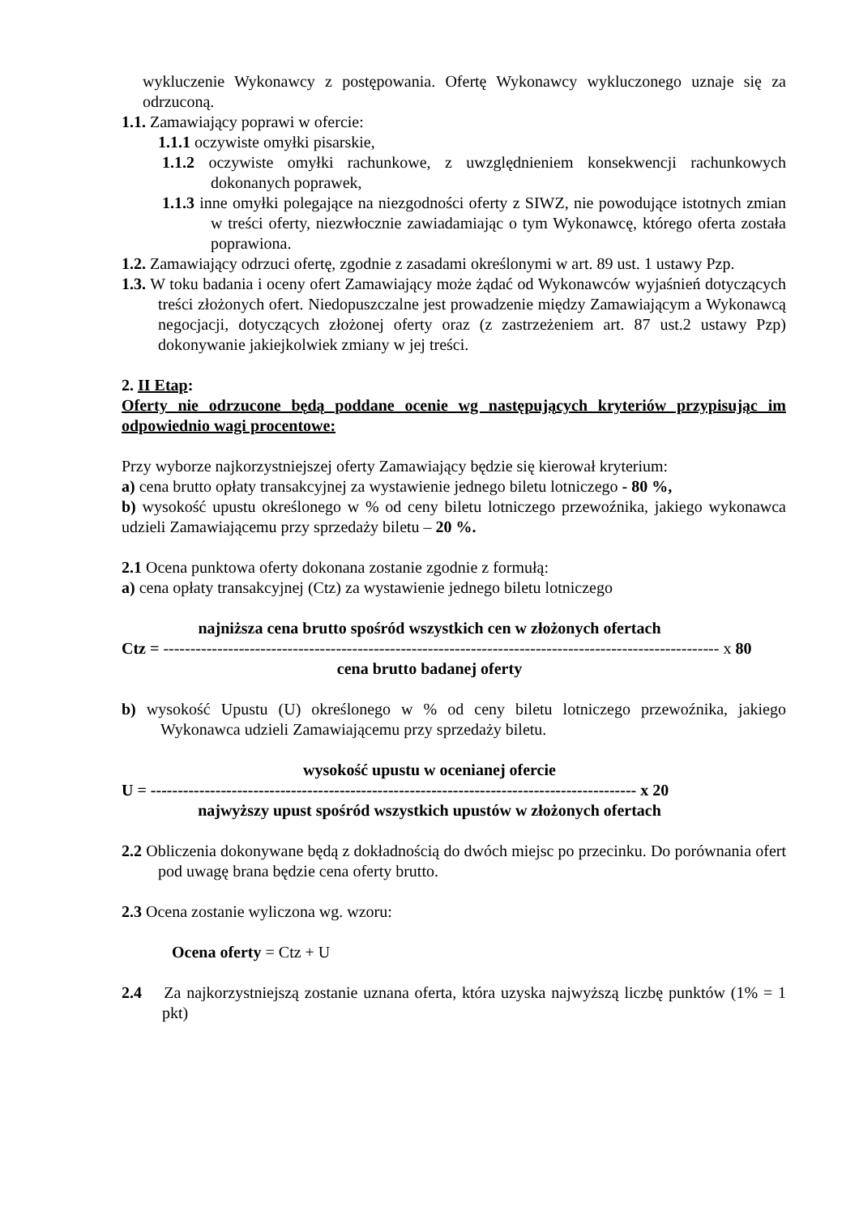wykluczenie Wykonawcy z postępowania. Ofertę Wykonawcy wykluczonego uznaje się za odrzuconą.
1.1. Zamawiający poprawi w ofercie:
1.1.1 oczywiste omyłki pisarskie,
1.1.2 oczywiste omyłki rachunkowe, z uwzględnieniem konsekwencji rachunkowych dokonanych poprawek,
1.1.3 inne omyłki polegające na niezgodności oferty z SIWZ, nie powodujące istotnych zmian w treści oferty, niezwłocznie zawiadamiając o tym Wykonawcę, którego oferta została poprawiona.
1.2. Zamawiający odrzuci ofertę, zgodnie z zasadami określonymi w art. 89 ust. 1 ustawy Pzp.
1.3. W toku badania i oceny ofert Zamawiający może żądać od Wykonawców wyjaśnień dotyczących treści złożonych ofert. Niedopuszczalne jest prowadzenie między Zamawiającym a Wykonawcą negocjacji, dotyczących złożonej oferty oraz (z zastrzeżeniem art. 87 ust.2 ustawy Pzp) dokonywanie jakiejkolwiek zmiany w jej treści.
2. II Etap:
Oferty nie odrzucone będą poddane ocenie wg następujących kryteriów przypisując im odpowiednio wagi procentowe:
Przy wyborze najkorzystniejszej oferty Zamawiający będzie się kierował kryterium:
a) cena brutto opłaty transakcyjnej za wystawienie jednego biletu lotniczego - 80 %,
b) wysokość upustu określonego w % od ceny biletu lotniczego przewoźnika, jakiego wykonawca udzieli Zamawiającemu przy sprzedaży biletu – 20 %.
2.1 Ocena punktowa oferty dokonana zostanie zgodnie z formułą:
a) cena opłaty transakcyjnej (Ctz) za wystawienie jednego biletu lotniczego
najniższa cena brutto spośród wszystkich cen w złożonych ofertach
Ctz = ------------------------------------------------------------------------------------------------------- x 80
cena brutto badanej oferty
b) wysokość Upustu (U) określonego w % od ceny biletu lotniczego przewoźnika, jakiego Wykonawca udzieli Zamawiającemu przy sprzedaży biletu.
wysokość upustu w ocenianej ofercie
U = ------------------------------------------------------------------------------------------ x 20
najwyższy upust spośród wszystkich upustów w złożonych ofertach
2.2 Obliczenia dokonywane będą z dokładnością do dwóch miejsc po przecinku. Do porównania ofert pod uwagę brana będzie cena oferty brutto.
2.3 Ocena zostanie wyliczona wg. wzoru:
Ocena oferty = Ctz + U
2.4 Za najkorzystniejszą zostanie uznana oferta, która uzyska najwyższą liczbę punktów (1% = 1 pkt)